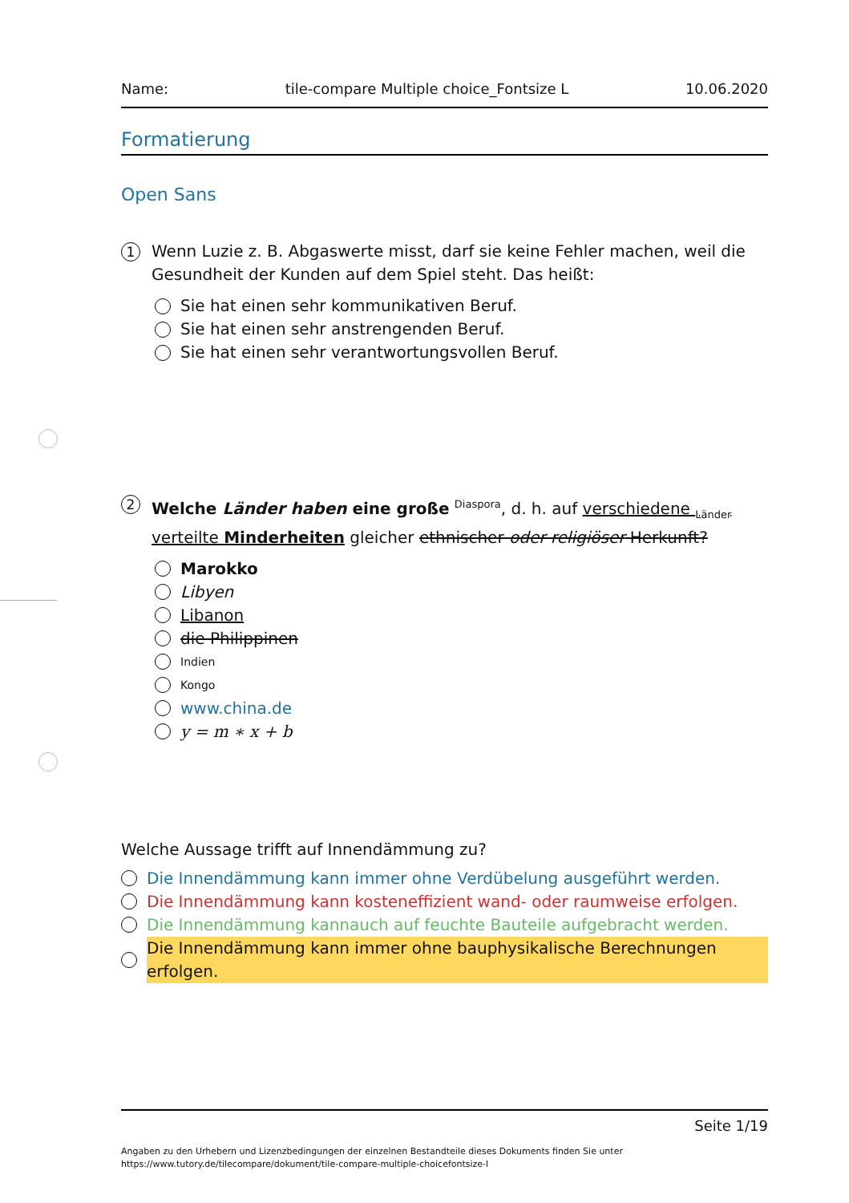Name: tile-compare Multiple choice_Fontsize L 10.06.2020
Formatierung
Open Sans
1
Wenn Luzie z. B. Abgaswerte misst, darf sie keine Fehler machen, weil die Gesundheit der Kunden auf dem Spiel steht. Das heißt:
Sie hat einen sehr kommunikativen Beruf.
Sie hat einen sehr anstrengenden Beruf.
Sie hat einen sehr verantwortungsvollen Beruf.
2
Welche Länder haben eine große <sup>Diaspora</sup>, d. h. auf verschiedene <sub>Länder</sub> verteilte Minderheiten gleicher ethnischer oder religiöser Herkunft?
Marokko
Libyen
Libanon
die Philippinen
Indien
Kongo
www.china.de
y = m ∗ x + b
Welche Aussage trifft auf Innendämmung zu?
Die Innendämmung kann immer ohne Verdübelung ausgeführt werden.
Die Innendämmung kann kosteneffizient wand- oder raumweise erfolgen.
Die Innendämmung kannauch auf feuchte Bauteile aufgebracht werden.
Die Innendämmung kann immer ohne bauphysikalische Berechnungen erfolgen.
Seite 1/19
Angaben zu den Urhebern und Lizenzbedingungen der einzelnen Bestandteile dieses Dokuments finden Sie unter
https://www.tutory.de/tilecompare/dokument/tile-compare-multiple-choicefontsize-l